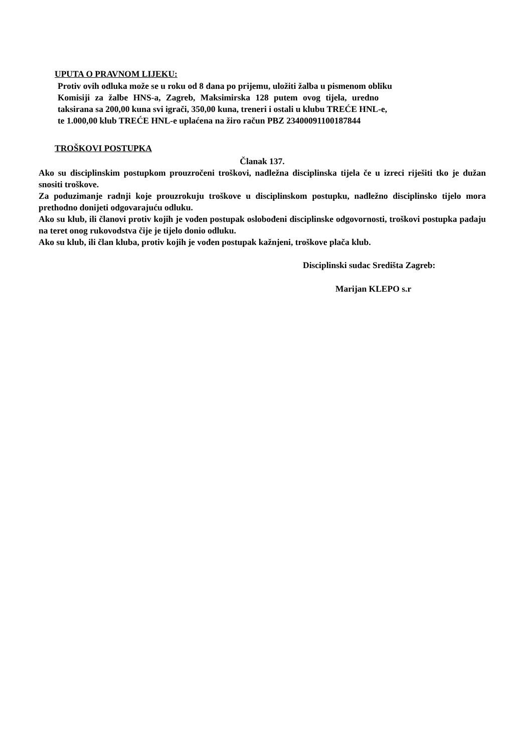UPUTA O PRAVNOM LIJEKU:
Protiv ovih odluka može se u roku od 8 dana po prijemu, uložiti žalba u pismenom obliku
Komisiji za žalbe HNS-a, Zagreb, Maksimirska 128 putem ovog tijela, uredno
taksirana sa 200,00 kuna svi igrači, 350,00 kuna, treneri i ostali u klubu TREĆE HNL-e,
te 1.000,00 klub TREĆE HNL-e uplaćena na žiro račun PBZ 23400091100187844
TROŠKOVI POSTUPKA
Članak 137.
Ako su disciplinskim postupkom prouzročeni troškovi, nadležna disciplinska tijela če u izreci riješiti tko je dužan snositi troškove.
Za poduzimanje radnji koje prouzrokuju troškove u disciplinskom postupku, nadležno disciplinsko tijelo mora prethodno donijeti odgovarajuću odluku.
Ako su klub, ili članovi protiv kojih je vođen postupak oslobođeni disciplinske odgovornosti, troškovi postupka padaju na teret onog rukovodstva čije je tijelo donio odluku.
Ako su klub, ili član kluba, protiv kojih je vođen postupak kažnjeni, troškove plača klub.
Disciplinski sudac Središta Zagreb:
Marijan KLEPO s.r